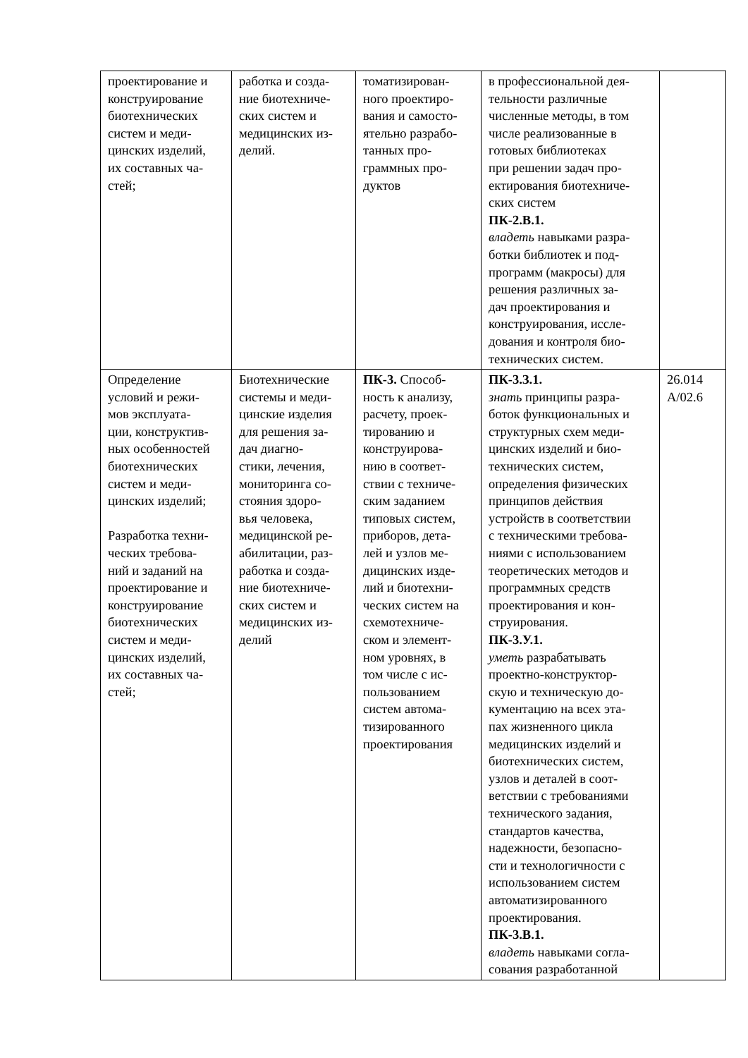| проектирование и конструирование биотехнических систем и меди- цинских изделий, их составных ча- стей; | работка и созда- ние биотехниче- ских систем и медицинских из- делий. | томатизирован- ного проектиро- вания и самосто- ятельно разрабо- танных про- граммных про- дуктов | в профессиональной дея- тельности различные численные методы, в том числе реализованные в готовых библиотеках при решении задач про- ектирования биотехниче- ских систем ПК-2.В.1. владеть навыками разра- ботки библиотек и под- программ (макросы) для решения различных за- дач проектирования и конструирования, иссле- дования и контроля био- технических систем. | |
| Определение условий и режи- мов эксплуата- ции, конструктив- ных особенностей биотехнических систем и меди- цинских изделий; Разработка техни- ческих требова- ний и заданий на проектирование и конструирование биотехнических систем и меди- цинских изделий, их составных ча- стей; | Биотехнические системы и меди- цинские изделия для решения за- дач диагно- стики, лечения, мониторинга со- стояния здоро- вья человека, медицинской ре- абилитации, раз- работка и созда- ние биотехниче- ских систем и медицинских из- делий | ПК-3. Способ- ность к анализу, расчету, проек- тированию и конструирова- нию в соответ- ствии с техниче- ским заданием типовых систем, приборов, дета- лей и узлов ме- дицинских изде- лий и биотехни- ческих систем на схемотехниче- ском и элемент- ном уровнях, в том числе с ис- пользованием систем автома- тизированного проектирования | ПК-3.З.1. знать принципы разра- боток функциональных и структурных схем меди- цинских изделий и био- технических систем, определения физических принципов действия устройств в соответствии с техническими требова- ниями с использованием теоретических методов и программных средств проектирования и кон- струирования. ПК-3.У.1. уметь разрабатывать проектно-конструктор- скую и техническую до- кументацию на всех эта- пах жизненного цикла медицинских изделий и биотехнических систем, узлов и деталей в соот- ветствии с требованиями технического задания, стандартов качества, надежности, безопасно- сти и технологичности с использованием систем автоматизированного проектирования. ПК-3.В.1. владеть навыками согла- сования разработанной | 26.014 А/02.6 |